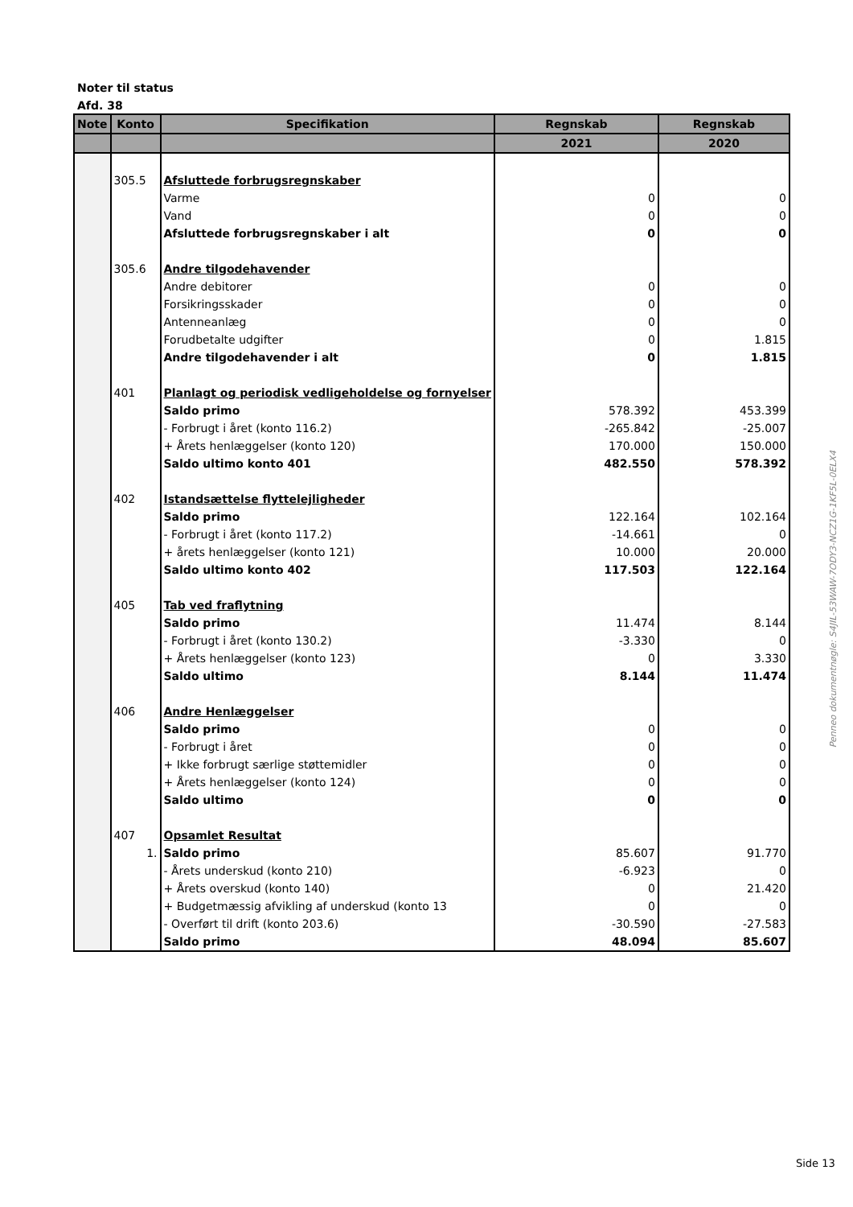Noter til status
Afd. 38
| Note | Konto | Specifikation | Regnskab | Regnskab |
| --- | --- | --- | --- | --- |
| | | | 2021 | 2020 |
| | 305.5 | Afsluttede forbrugsregnskaber | | |
| | | Varme | 0 | 0 |
| | | Vand | 0 | 0 |
| | | Afsluttede forbrugsregnskaber i alt | 0 | 0 |
| | 305.6 | Andre tilgodehavender | | |
| | | Andre debitorer | 0 | 0 |
| | | Forsikringsskader | 0 | 0 |
| | | Antenneanlæg | 0 | 0 |
| | | Forudbetalte udgifter | 0 | 1.815 |
| | | Andre tilgodehavender i alt | 0 | 1.815 |
| | 401 | Planlagt og periodisk vedligeholdelse og fornyelser | | |
| | | Saldo primo | 578.392 | 453.399 |
| | | - Forbrugt i året (konto 116.2) | -265.842 | -25.007 |
| | | + Årets henlæggelser (konto 120) | 170.000 | 150.000 |
| | | Saldo ultimo konto 401 | 482.550 | 578.392 |
| | 402 | Istandsættelse flyttelejligheder | | |
| | | Saldo primo | 122.164 | 102.164 |
| | | - Forbrugt i året (konto 117.2) | -14.661 | 0 |
| | | + årets henlæggelser (konto 121) | 10.000 | 20.000 |
| | | Saldo ultimo konto 402 | 117.503 | 122.164 |
| | 405 | Tab ved fraflytning | | |
| | | Saldo primo | 11.474 | 8.144 |
| | | - Forbrugt i året (konto 130.2) | -3.330 | 0 |
| | | + Årets henlæggelser (konto 123) | 0 | 3.330 |
| | | Saldo ultimo | 8.144 | 11.474 |
| | 406 | Andre Henlæggelser | | |
| | | Saldo primo | 0 | 0 |
| | | - Forbrugt i året | 0 | 0 |
| | | + Ikke forbrugt særlige støttemidler | 0 | 0 |
| | | + Årets henlæggelser (konto 124) | 0 | 0 |
| | | Saldo ultimo | 0 | 0 |
| | 407 | Opsamlet Resultat | | |
| | 1. | Saldo primo | 85.607 | 91.770 |
| | | - Årets underskud (konto 210) | -6.923 | 0 |
| | | + Årets overskud (konto 140) | 0 | 21.420 |
| | | + Budgetmæssig afvikling af underskud (konto 13 | 0 | 0 |
| | | - Overført til drift (konto 203.6) | -30.590 | -27.583 |
| | | Saldo primo | 48.094 | 85.607 |
Penneo dokumentnøgle: S4JIL-53WAW-7ODY3-NCZ1G-1KF5L-0ELX4
Side 13